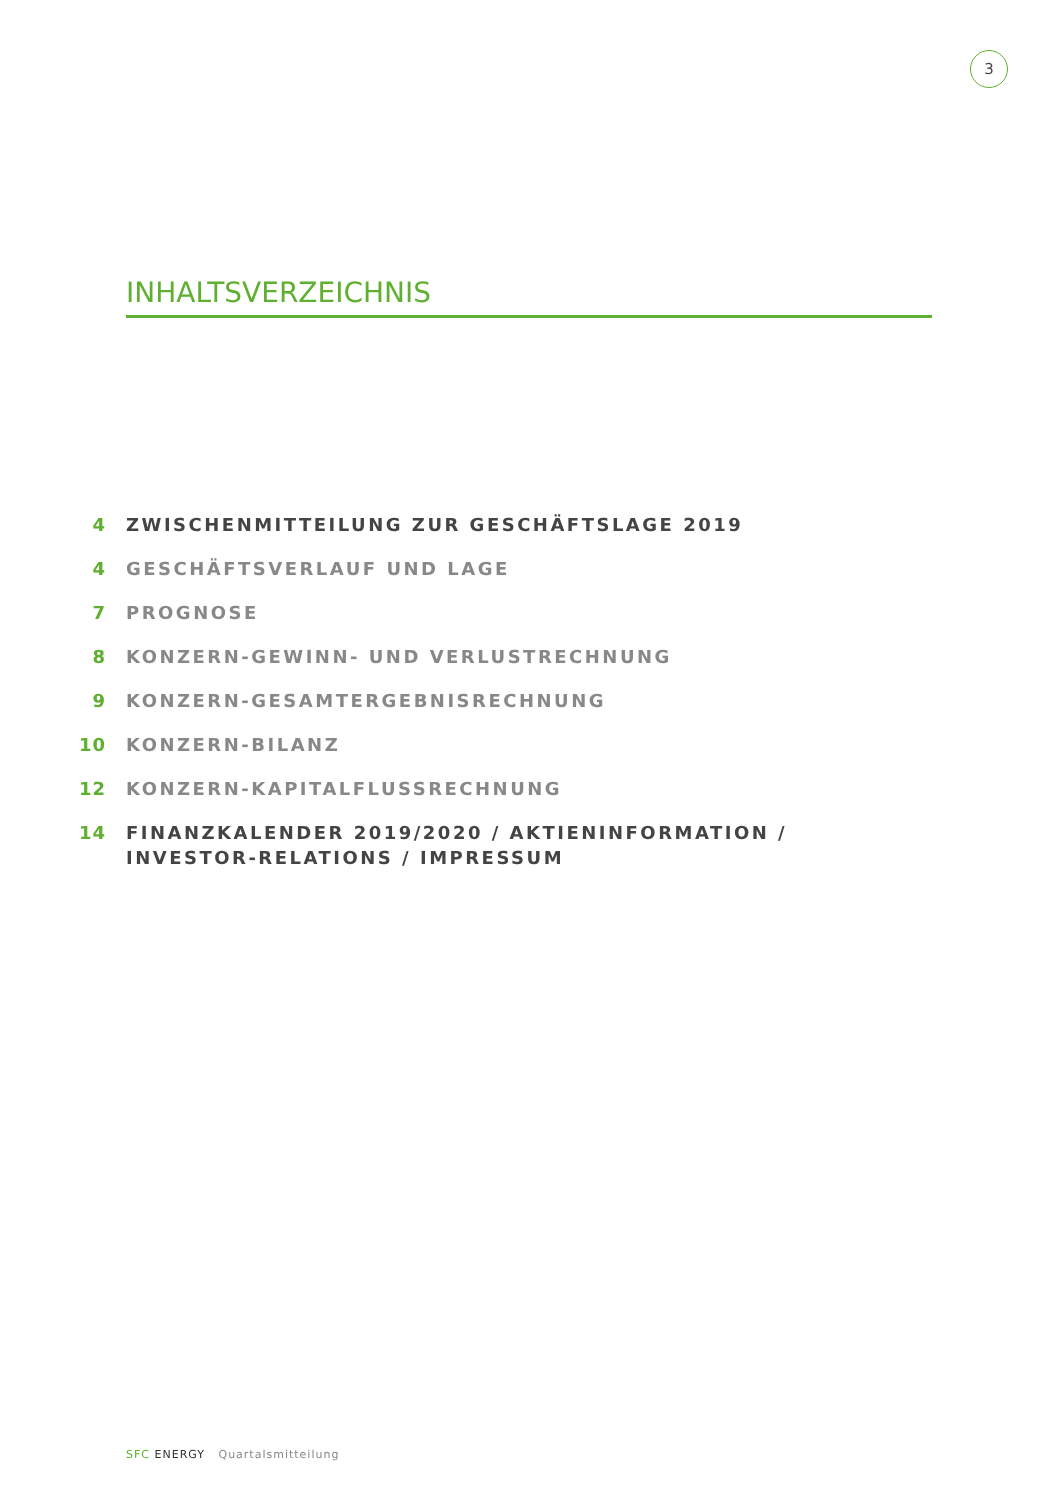3
INHALTSVERZEICHNIS
4 ZWISCHENMITTEILUNG ZUR GESCHÄFTSLAGE 2019
4 GESCHÄFTSVERLAUF UND LAGE
7 PROGNOSE
8 KONZERN-GEWINN- UND VERLUSTRECHNUNG
9 KONZERN-GESAMTERGEBNISRECHNUNG
10 KONZERN-BILANZ
12 KONZERN-KAPITALFLUSSRECHNUNG
14 FINANZKALENDER 2019/2020 / AKTIENINFORMATION /
INVESTOR-RELATIONS / IMPRESSUM
SFC ENERGY Quartalsmitteilung